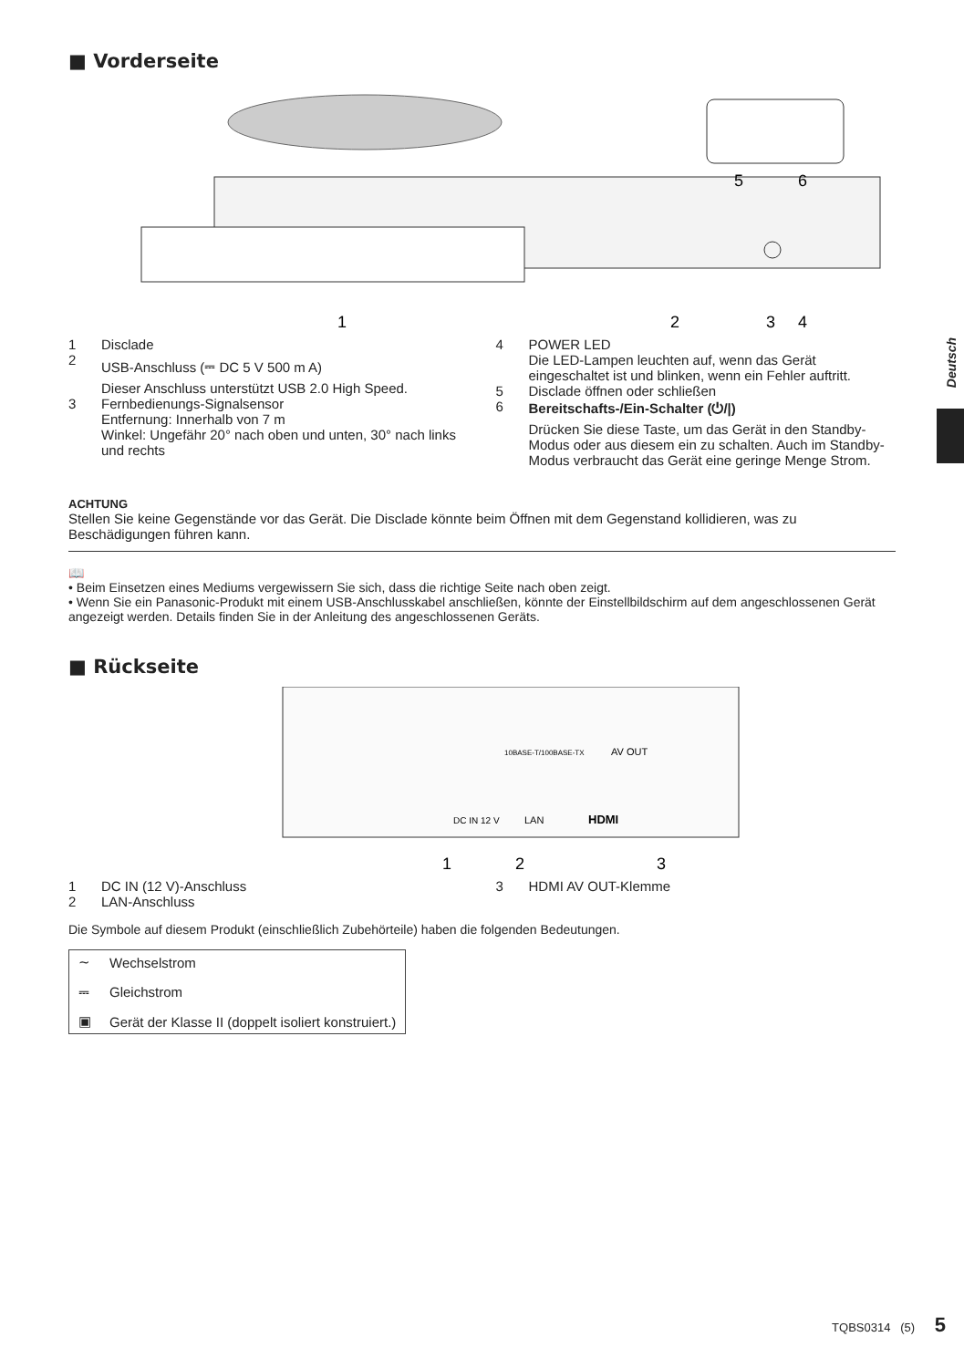Deutsch
■ Vorderseite
1
2
3
4
5
6
1 Disclade
2 USB-Anschluss (⎓ DC 5 V 500 m A)
Dieser Anschluss unterstützt USB 2.0 High Speed.
3 Fernbedienungs-Signalsensor
Entfernung: Innerhalb von 7 m
Winkel: Ungefähr 20° nach oben und unten, 30° nach links und rechts
4 POWER LED
Die LED-Lampen leuchten auf, wenn das Gerät eingeschaltet ist und blinken, wenn ein Fehler auftritt.
5 Disclade öffnen oder schließen
6 Bereitschafts-/Ein-Schalter (⏻/|)
Drücken Sie diese Taste, um das Gerät in den Standby-Modus oder aus diesem ein zu schalten. Auch im Standby-Modus verbraucht das Gerät eine geringe Menge Strom.
ACHTUNG
Stellen Sie keine Gegenstände vor das Gerät. Die Disclade könnte beim Öffnen mit dem Gegenstand kollidieren, was zu Beschädigungen führen kann.
📖
• Beim Einsetzen eines Mediums vergewissern Sie sich, dass die richtige Seite nach oben zeigt.
• Wenn Sie ein Panasonic-Produkt mit einem USB-Anschlusskabel anschließen, könnte der Einstellbildschirm auf dem angeschlossenen Gerät angezeigt werden. Details finden Sie in der Anleitung des angeschlossenen Geräts.
■ Rückseite
10BASE-T/100BASE-TX
AV OUT
DC IN 12 V
LAN
HDMI
1
2
3
1 DC IN (12 V)-Anschluss
2 LAN-Anschluss
3 HDMI AV OUT-Klemme
Die Symbole auf diesem Produkt (einschließlich Zubehörteile) haben die folgenden Bedeutungen.
| ∼ | Wechselstrom |
| ⎓ | Gleichstrom |
| ▣ | Gerät der Klasse II (doppelt isoliert konstruiert.) |
TQBS0314 (5) 5